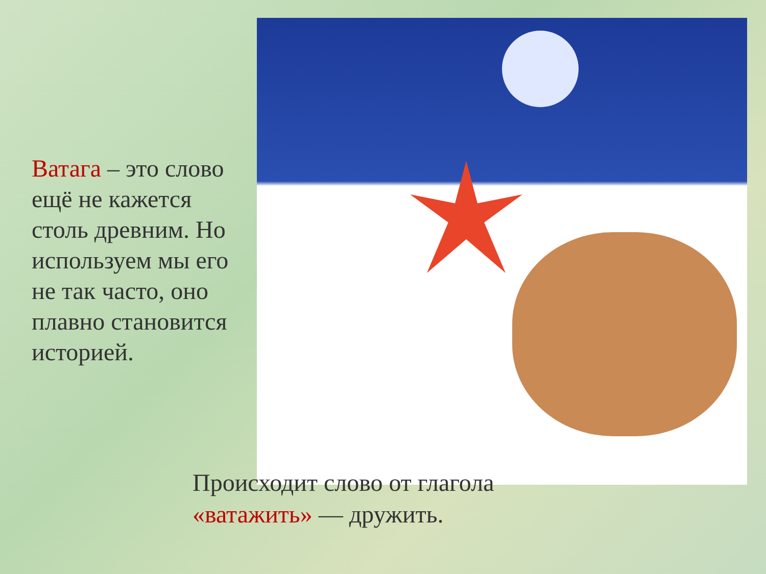Ватага – это слово ещё не кажется столь древним. Но используем мы его не так часто, оно плавно становится историей.
Происходит слово от глагола
«ватажить» — дружить.